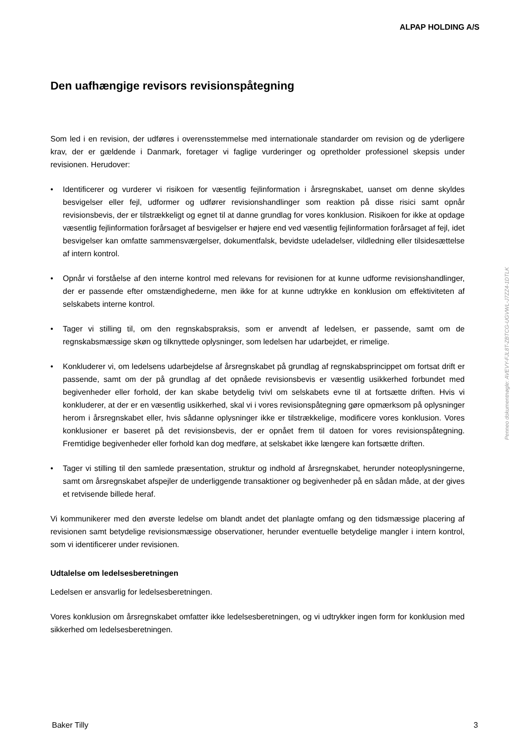ALPAP HOLDING A/S
Den uafhængige revisors revisionspåtegning
Som led i en revision, der udføres i overensstemmelse med internationale standarder om revision og de yderligere krav, der er gældende i Danmark, foretager vi faglige vurderinger og opretholder professionel skepsis under revisionen. Herudover:
• Identificerer og vurderer vi risikoen for væsentlig fejlinformation i årsregnskabet, uanset om denne skyldes besvigelser eller fejl, udformer og udfører revisionshandlinger som reaktion på disse risici samt opnår revisionsbevis, der er tilstrækkeligt og egnet til at danne grundlag for vores konklusion. Risikoen for ikke at opdage væsentlig fejlinformation forårsaget af besvigelser er højere end ved væsentlig fejlinformation forårsaget af fejl, idet besvigelser kan omfatte sammensværgelser, dokumentfalsk, bevidste udeladelser, vildledning eller tilsidesættelse af intern kontrol.
• Opnår vi forståelse af den interne kontrol med relevans for revisionen for at kunne udforme revisionshandlinger, der er passende efter omstændighederne, men ikke for at kunne udtrykke en konklusion om effektiviteten af selskabets interne kontrol.
• Tager vi stilling til, om den regnskabspraksis, som er anvendt af ledelsen, er passende, samt om de regnskabsmæssige skøn og tilknyttede oplysninger, som ledelsen har udarbejdet, er rimelige.
• Konkluderer vi, om ledelsens udarbejdelse af årsregnskabet på grundlag af regnskabsprincippet om fortsat drift er passende, samt om der på grundlag af det opnåede revisionsbevis er væsentlig usikkerhed forbundet med begivenheder eller forhold, der kan skabe betydelig tvivl om selskabets evne til at fortsætte driften. Hvis vi konkluderer, at der er en væsentlig usikkerhed, skal vi i vores revisionspåtegning gøre opmærksom på oplysninger herom i årsregnskabet eller, hvis sådanne oplysninger ikke er tilstrækkelige, modificere vores konklusion. Vores konklusioner er baseret på det revisionsbevis, der er opnået frem til datoen for vores revisionspåtegning. Fremtidige begivenheder eller forhold kan dog medføre, at selskabet ikke længere kan fortsætte driften.
• Tager vi stilling til den samlede præsentation, struktur og indhold af årsregnskabet, herunder noteoplysningerne, samt om årsregnskabet afspejler de underliggende transaktioner og begivenheder på en sådan måde, at der gives et retvisende billede heraf.
Vi kommunikerer med den øverste ledelse om blandt andet det planlagte omfang og den tidsmæssige placering af revisionen samt betydelige revisionsmæssige observationer, herunder eventuelle betydelige mangler i intern kontrol, som vi identificerer under revisionen.
Udtalelse om ledelsesberetningen
Ledelsen er ansvarlig for ledelsesberetningen.
Vores konklusion om årsregnskabet omfatter ikke ledelsesberetningen, og vi udtrykker ingen form for konklusion med sikkerhed om ledelsesberetningen.
Penneo dokumentnøgle: AVEVY-FJL8T-ZBTCG-UGVWL-J7ZZ4-1DTLK
Baker Tilly 3